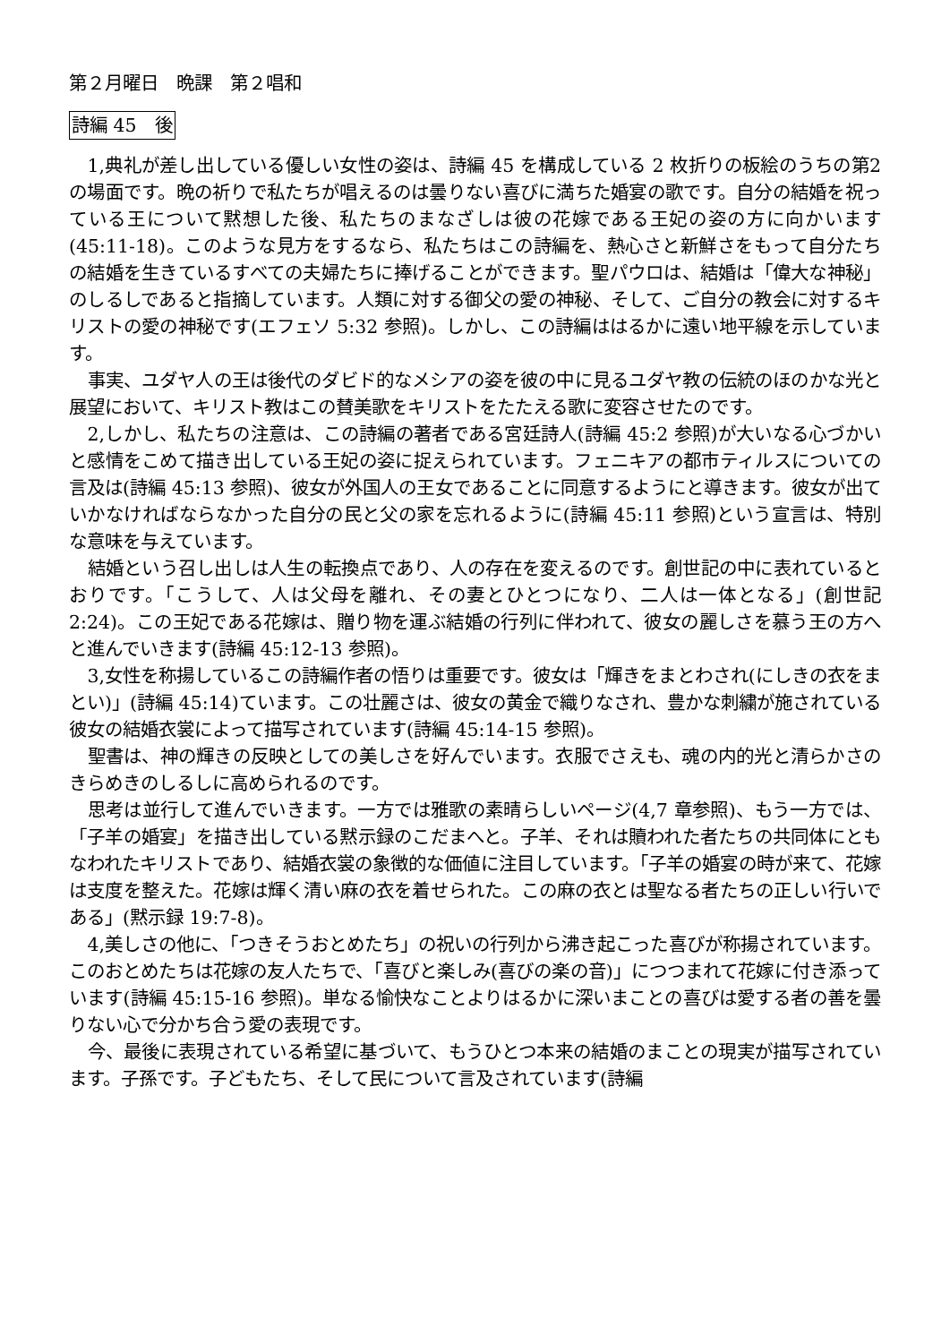第２月曜日　晩課　第２唱和
詩編 45　後
1,典礼が差し出している優しい女性の姿は、詩編 45 を構成している 2 枚折りの板絵のうちの第2の場面です。晩の祈りで私たちが唱えるのは曇りない喜びに満ちた婚宴の歌です。自分の結婚を祝っている王について黙想した後、私たちのまなざしは彼の花嫁である王妃の姿の方に向かいます(45:11-18)。このような見方をするなら、私たちはこの詩編を、熱心さと新鮮さをもって自分たちの結婚を生きているすべての夫婦たちに捧げることができます。聖パウロは、結婚は「偉大な神秘」のしるしであると指摘しています。人類に対する御父の愛の神秘、そして、ご自分の教会に対するキリストの愛の神秘です(エフェソ 5:32 参照)。しかし、この詩編ははるかに遠い地平線を示しています。
事実、ユダヤ人の王は後代のダビド的なメシアの姿を彼の中に見るユダヤ教の伝統のほのかな光と展望において、キリスト教はこの賛美歌をキリストをたたえる歌に変容させたのです。
2,しかし、私たちの注意は、この詩編の著者である宮廷詩人(詩編 45:2 参照)が大いなる心づかいと感情をこめて描き出している王妃の姿に捉えられています。フェニキアの都市ティルスについての言及は(詩編 45:13 参照)、彼女が外国人の王女であることに同意するようにと導きます。彼女が出ていかなければならなかった自分の民と父の家を忘れるように(詩編 45:11 参照)という宣言は、特別な意味を与えています。
結婚という召し出しは人生の転換点であり、人の存在を変えるのです。創世記の中に表れているとおりです。「こうして、人は父母を離れ、その妻とひとつになり、二人は一体となる」(創世記 2:24)。この王妃である花嫁は、贈り物を運ぶ結婚の行列に伴われて、彼女の麗しさを慕う王の方へと進んでいきます(詩編 45:12-13 参照)。
3,女性を称揚しているこの詩編作者の悟りは重要です。彼女は「輝きをまとわされ(にしきの衣をまとい)」(詩編 45:14)ています。この壮麗さは、彼女の黄金で織りなされ、豊かな刺繍が施されている彼女の結婚衣裳によって描写されています(詩編 45:14-15 参照)。
聖書は、神の輝きの反映としての美しさを好んでいます。衣服でさえも、魂の内的光と清らかさのきらめきのしるしに高められるのです。
思考は並行して進んでいきます。一方では雅歌の素晴らしいページ(4,7 章参照)、もう一方では、「子羊の婚宴」を描き出している黙示録のこだまへと。子羊、それは贖われた者たちの共同体にともなわれたキリストであり、結婚衣裳の象徴的な価値に注目しています。「子羊の婚宴の時が来て、花嫁は支度を整えた。花嫁は輝く清い麻の衣を着せられた。この麻の衣とは聖なる者たちの正しい行いである」(黙示録 19:7-8)。
4,美しさの他に、「つきそうおとめたち」の祝いの行列から沸き起こった喜びが称揚されています。このおとめたちは花嫁の友人たちで、「喜びと楽しみ(喜びの楽の音)」につつまれて花嫁に付き添っています(詩編 45:15-16 参照)。単なる愉快なことよりはるかに深いまことの喜びは愛する者の善を曇りない心で分かち合う愛の表現です。
今、最後に表現されている希望に基づいて、もうひとつ本来の結婚のまことの現実が描写されています。子孫です。子どもたち、そして民について言及されています(詩編